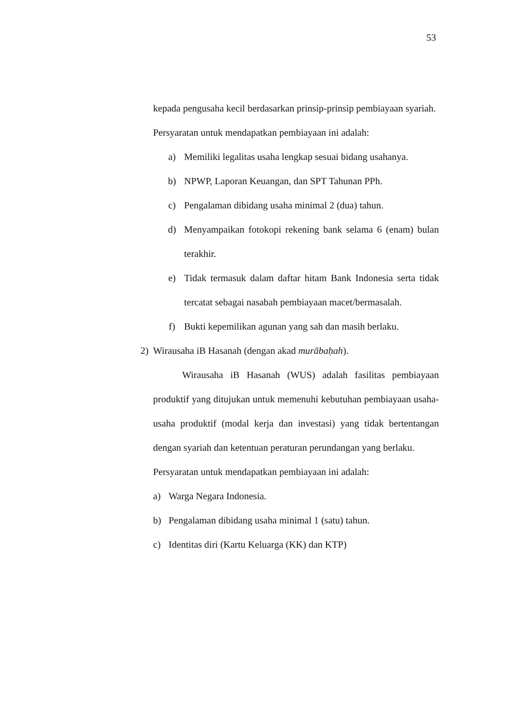53
kepada pengusaha kecil berdasarkan prinsip-prinsip pembiayaan syariah.
Persyaratan untuk mendapatkan pembiayaan ini adalah:
a) Memiliki legalitas usaha lengkap sesuai bidang usahanya.
b) NPWP, Laporan Keuangan, dan SPT Tahunan PPh.
c) Pengalaman dibidang usaha minimal 2 (dua) tahun.
d) Menyampaikan fotokopi rekening bank selama 6 (enam) bulan terakhir.
e) Tidak termasuk dalam daftar hitam Bank Indonesia serta tidak tercatat sebagai nasabah pembiayaan macet/bermasalah.
f) Bukti kepemilikan agunan yang sah dan masih berlaku.
2) Wirausaha iB Hasanah (dengan akad murābaḥah).
Wirausaha iB Hasanah (WUS) adalah fasilitas pembiayaan produktif yang ditujukan untuk memenuhi kebutuhan pembiayaan usaha-usaha produktif (modal kerja dan investasi) yang tidak bertentangan dengan syariah dan ketentuan peraturan perundangan yang berlaku.
Persyaratan untuk mendapatkan pembiayaan ini adalah:
a) Warga Negara Indonesia.
b) Pengalaman dibidang usaha minimal 1 (satu) tahun.
c) Identitas diri (Kartu Keluarga (KK) dan KTP)